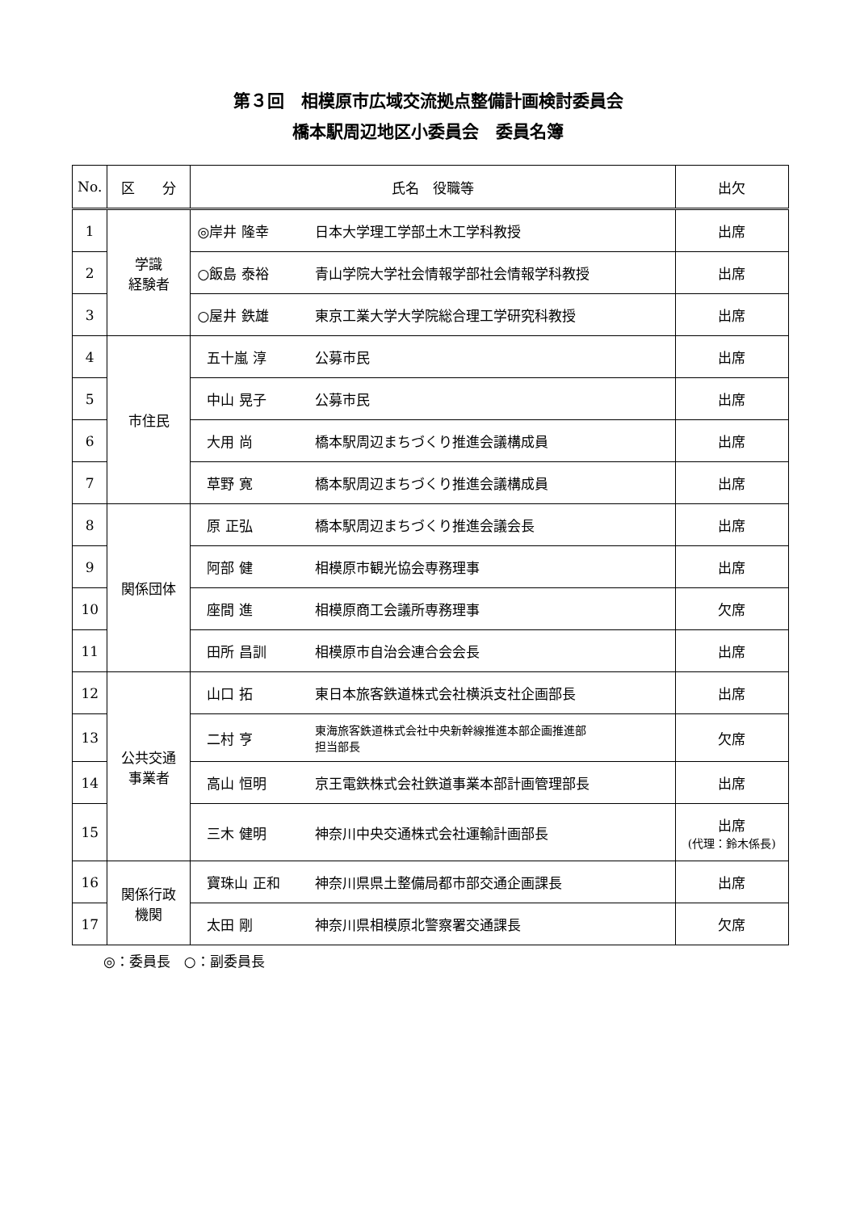第３回　相模原市広域交流拠点整備計画検討委員会
橋本駅周辺地区小委員会　委員名簿
| No. | 区 分 | 氏名 役職等 | | 出欠 |
| --- | --- | --- | --- | --- |
| 1 | 学識 経験者 | ◎岸井 隆幸 | 日本大学理工学部土木工学科教授 | 出席 |
| 2 | | ○飯島 泰裕 | 青山学院大学社会情報学部社会情報学科教授 | 出席 |
| 3 | | ○屋井 鉄雄 | 東京工業大学大学院総合理工学研究科教授 | 出席 |
| 4 | 市住民 | 五十嵐 淳 | 公募市民 | 出席 |
| 5 | | 中山 晃子 | 公募市民 | 出席 |
| 6 | | 大用 尚 | 橋本駅周辺まちづくり推進会議構成員 | 出席 |
| 7 | | 草野 寛 | 橋本駅周辺まちづくり推進会議構成員 | 出席 |
| 8 | 関係団体 | 原 正弘 | 橋本駅周辺まちづくり推進会議会長 | 出席 |
| 9 | | 阿部 健 | 相模原市観光協会専務理事 | 出席 |
| 10 | | 座間 進 | 相模原商工会議所専務理事 | 欠席 |
| 11 | | 田所 昌訓 | 相模原市自治会連合会会長 | 出席 |
| 12 | 公共交通 事業者 | 山口 拓 | 東日本旅客鉄道株式会社横浜支社企画部長 | 出席 |
| 13 | | 二村 亨 | 東海旅客鉄道株式会社中央新幹線推進本部企画推進部 担当部長 | 欠席 |
| 14 | | 高山 恒明 | 京王電鉄株式会社鉄道事業本部計画管理部長 | 出席 |
| 15 | | 三木 健明 | 神奈川中央交通株式会社運輸計画部長 | 出席 (代理：鈴木係長) |
| 16 | 関係行政 機関 | 寶珠山 正和 | 神奈川県県土整備局都市部交通企画課長 | 出席 |
| 17 | | 太田 剛 | 神奈川県相模原北警察署交通課長 | 欠席 |
◎：委員長　○：副委員長